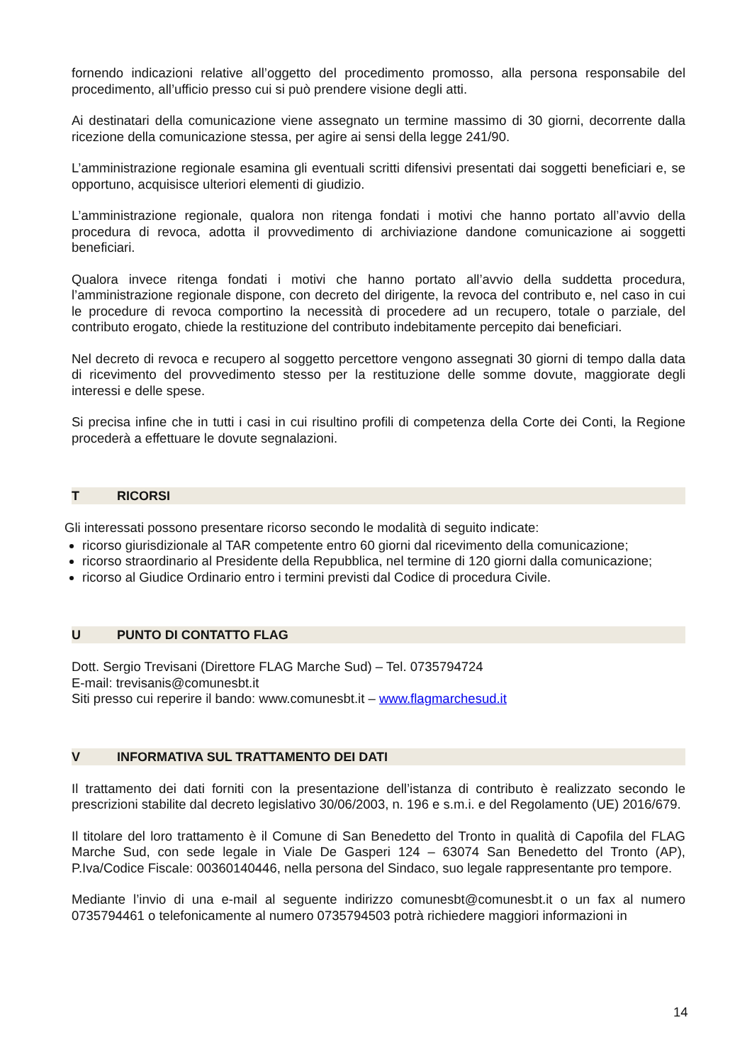fornendo indicazioni relative all’oggetto del procedimento promosso, alla persona responsabile del procedimento, all’ufficio presso cui si può prendere visione degli atti.
Ai destinatari della comunicazione viene assegnato un termine massimo di 30 giorni, decorrente dalla ricezione della comunicazione stessa, per agire ai sensi della legge 241/90.
L’amministrazione regionale esamina gli eventuali scritti difensivi presentati dai soggetti beneficiari e, se opportuno, acquisisce ulteriori elementi di giudizio.
L’amministrazione regionale, qualora non ritenga fondati i motivi che hanno portato all’avvio della procedura di revoca, adotta il provvedimento di archiviazione dandone comunicazione ai soggetti beneficiari.
Qualora invece ritenga fondati i motivi che hanno portato all’avvio della suddetta procedura, l’amministrazione regionale dispone, con decreto del dirigente, la revoca del contributo e, nel caso in cui le procedure di revoca comportino la necessità di procedere ad un recupero, totale o parziale, del contributo erogato, chiede la restituzione del contributo indebitamente percepito dai beneficiari.
Nel decreto di revoca e recupero al soggetto percettore vengono assegnati 30 giorni di tempo dalla data di ricevimento del provvedimento stesso per la restituzione delle somme dovute, maggiorate degli interessi e delle spese.
Si precisa infine che in tutti i casi in cui risultino profili di competenza della Corte dei Conti, la Regione procederà a effettuare le dovute segnalazioni.
T RICORSI
Gli interessati possono presentare ricorso secondo le modalità di seguito indicate:
ricorso giurisdizionale al TAR competente entro 60 giorni dal ricevimento della comunicazione;
ricorso straordinario al Presidente della Repubblica, nel termine di 120 giorni dalla comunicazione;
ricorso al Giudice Ordinario entro i termini previsti dal Codice di procedura Civile.
U PUNTO DI CONTATTO FLAG
Dott. Sergio Trevisani (Direttore FLAG Marche Sud) – Tel. 0735794724
E-mail: trevisanis@comunesbt.it
Siti presso cui reperire il bando: www.comunesbt.it – www.flagmarchesud.it
V INFORMATIVA SUL TRATTAMENTO DEI DATI
Il trattamento dei dati forniti con la presentazione dell’istanza di contributo è realizzato secondo le prescrizioni stabilite dal decreto legislativo 30/06/2003, n. 196 e s.m.i. e del Regolamento (UE) 2016/679.
Il titolare del loro trattamento è il Comune di San Benedetto del Tronto in qualità di Capofila del FLAG Marche Sud, con sede legale in Viale De Gasperi 124 – 63074 San Benedetto del Tronto (AP), P.Iva/Codice Fiscale: 00360140446, nella persona del Sindaco, suo legale rappresentante pro tempore.
Mediante l’invio di una e-mail al seguente indirizzo comunesbt@comunesbt.it o un fax al numero 0735794461 o telefonicamente al numero 0735794503 potrà richiedere maggiori informazioni in
14